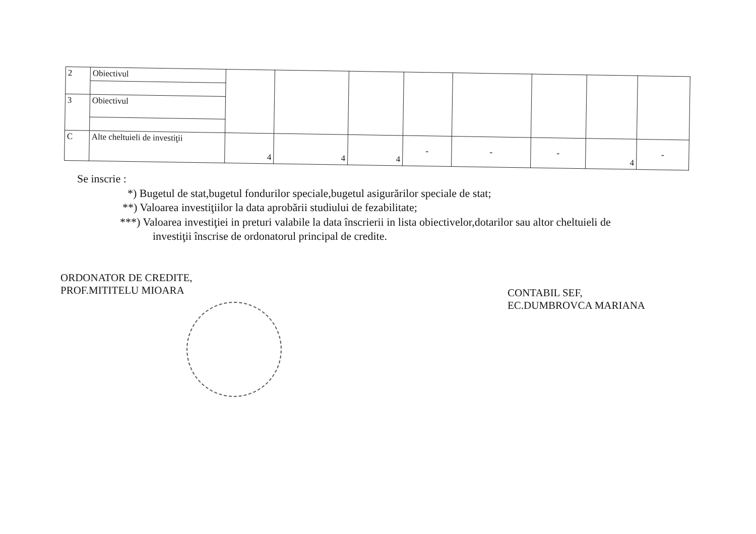| 2 | Obiectivul | | | | | | | | |
| 3 | Obiectivul | | | | | | | | |
| C | Alte cheltuieli de investiţii | 4 | 4 | 4 | - | - | - | 4 | - |
Se inscrie :
*) Bugetul de stat,bugetul fondurilor speciale,bugetul asigurărilor speciale de stat;
**) Valoarea investiţiilor la data aprobării studiului de fezabilitate;
***) Valoarea investiţiei in preturi valabile la data înscrierii in lista obiectivelor,dotarilor sau altor cheltuieli de
investiţii înscrise de ordonatorul principal de credite.
ORDONATOR DE CREDITE,
PROF.MITITELU MIOARA
CONTABIL SEF,
EC.DUMBROVCA MARIANA